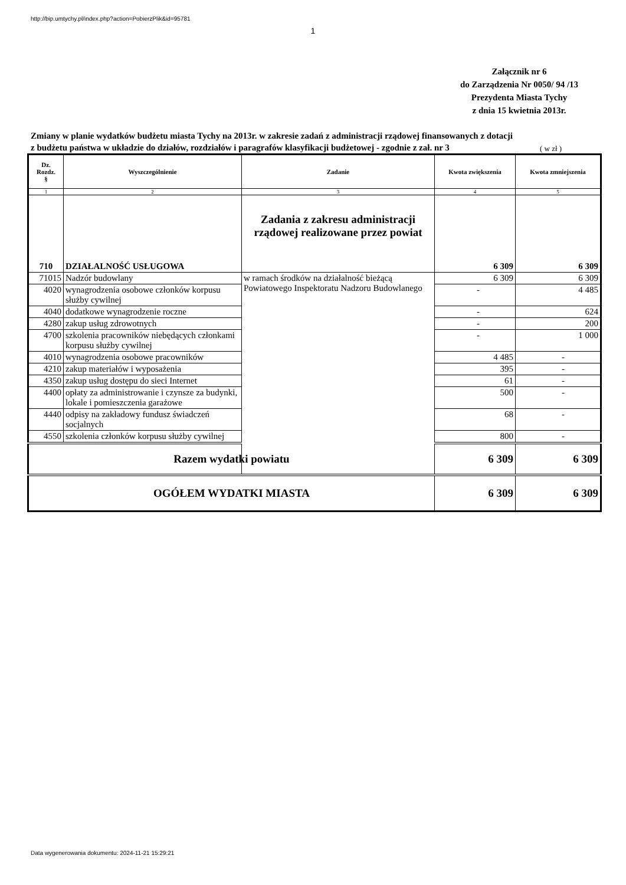http://bip.umtychy.pl/index.php?action=PobierzPlik&id=95781
1
Załącznik nr 6
do Zarządzenia Nr 0050/ 94 /13
Prezydenta Miasta Tychy
z dnia 15 kwietnia 2013r.
Zmiany w planie wydatków budżetu miasta Tychy na 2013r. w zakresie zadań z administracji rządowej finansowanych z dotacji z budżetu państwa w układzie do działów, rozdziałów i paragrafów klasyfikacji budżetowej - zgodnie z zał. nr 3
( w zł )
| Dz. Rozdz. § | Wyszczególnienie | Zadanie | Kwota zwiększenia | Kwota zmniejszenia |
| --- | --- | --- | --- | --- |
| 1 | 2 | 3 | 4 | 5 |
| 710 | DZIAŁALNOŚĆ USŁUGOWA | Zadania z zakresu administracji rządowej realizowane przez powiat | 6 309 | 6 309 |
| 71015 | Nadzór budowlany | w ramach środków na działalność bieżącą Powiatowego Inspektoratu Nadzoru Budowlanego | 6 309 | 6 309 |
| 4020 | wynagrodzenia osobowe członków korpusu służby cywilnej | | - | 4 485 |
| 4040 | dodatkowe wynagrodzenie roczne | | - | 624 |
| 4280 | zakup usług zdrowotnych | | - | 200 |
| 4700 | szkolenia pracowników niebędących członkami korpusu służby cywilnej | | - | 1 000 |
| 4010 | wynagrodzenia osobowe pracowników | | 4 485 | - |
| 4210 | zakup materiałów i wyposażenia | | 395 | - |
| 4350 | zakup usług dostępu do sieci Internet | | 61 | - |
| 4400 | opłaty za administrowanie i czynsze za budynki, lokale i pomieszczenia garażowe | | 500 | - |
| 4440 | odpisy na zakładowy fundusz świadczeń socjalnych | | 68 | - |
| 4550 | szkolenia członków korpusu służby cywilnej | | 800 | - |
| Razem wydatki powiatu | | | 6 309 | 6 309 |
| OGÓŁEM WYDATKI MIASTA | | | 6 309 | 6 309 |
Data wygenerowania dokumentu: 2024-11-21 15:29:21